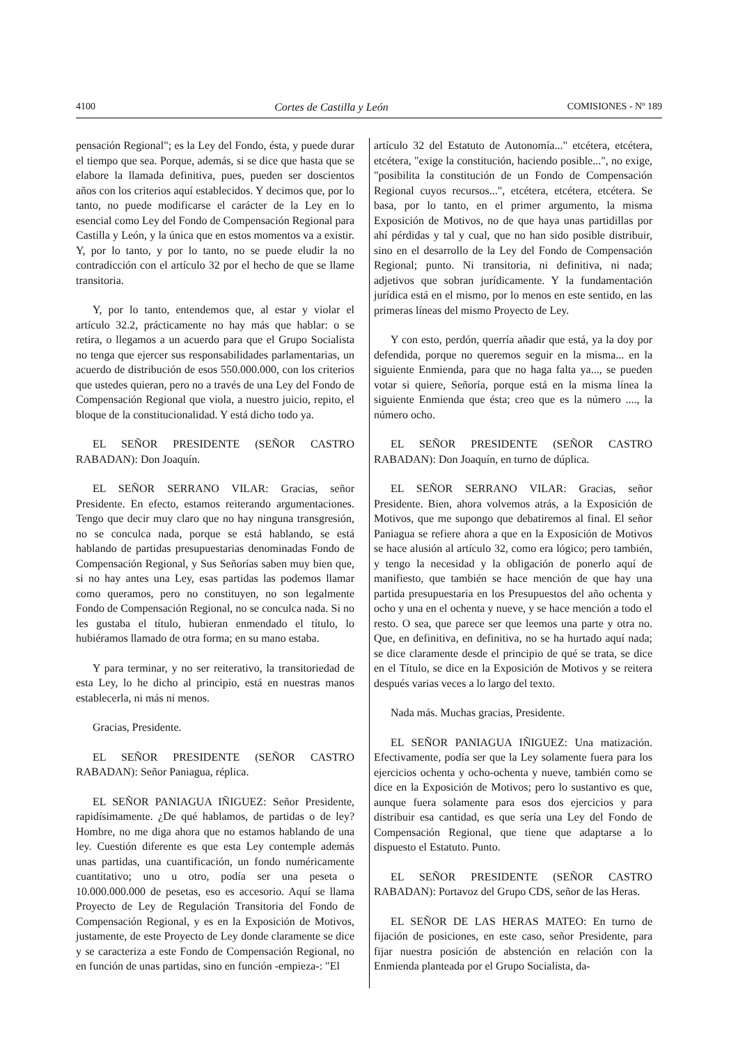4100 Cortes de Castilla y León COMISIONES - Nº 189
pensación Regional"; es la Ley del Fondo, ésta, y puede durar el tiempo que sea. Porque, además, si se dice que hasta que se elabore la llamada definitiva, pues, pueden ser doscientos años con los criterios aquí establecidos. Y decimos que, por lo tanto, no puede modificarse el carácter de la Ley en lo esencial como Ley del Fondo de Compensación Regional para Castilla y León, y la única que en estos momentos va a existir. Y, por lo tanto, y por lo tanto, no se puede eludir la no contradicción con el artículo 32 por el hecho de que se llame transitoria.
Y, por lo tanto, entendemos que, al estar y violar el artículo 32.2, prácticamente no hay más que hablar: o se retira, o llegamos a un acuerdo para que el Grupo Socialista no tenga que ejercer sus responsabilidades parlamentarias, un acuerdo de distribución de esos 550.000.000, con los criterios que ustedes quieran, pero no a través de una Ley del Fondo de Compensación Regional que viola, a nuestro juicio, repito, el bloque de la constitucionalidad. Y está dicho todo ya.
EL SEÑOR PRESIDENTE (SEÑOR CASTRO RABADAN): Don Joaquín.
EL SEÑOR SERRANO VILAR: Gracias, señor Presidente. En efecto, estamos reiterando argumentaciones. Tengo que decir muy claro que no hay ninguna transgresión, no se conculca nada, porque se está hablando, se está hablando de partidas presupuestarias denominadas Fondo de Compensación Regional, y Sus Señorías saben muy bien que, si no hay antes una Ley, esas partidas las podemos llamar como queramos, pero no constituyen, no son legalmente Fondo de Compensación Regional, no se conculca nada. Si no les gustaba el título, hubieran enmendado el título, lo hubiéramos llamado de otra forma; en su mano estaba.
Y para terminar, y no ser reiterativo, la transitoriedad de esta Ley, lo he dicho al principio, está en nuestras manos establecerla, ni más ni menos.
Gracias, Presidente.
EL SEÑOR PRESIDENTE (SEÑOR CASTRO RABADAN): Señor Paniagua, réplica.
EL SEÑOR PANIAGUA IÑIGUEZ: Señor Presidente, rapidísimamente. ¿De qué hablamos, de partidas o de ley? Hombre, no me diga ahora que no estamos hablando de una ley. Cuestión diferente es que esta Ley contemple además unas partidas, una cuantificación, un fondo numéricamente cuantitativo; uno u otro, podía ser una peseta o 10.000.000.000 de pesetas, eso es accesorio. Aquí se llama Proyecto de Ley de Regulación Transitoria del Fondo de Compensación Regional, y es en la Exposición de Motivos, justamente, de este Proyecto de Ley donde claramente se dice y se caracteriza a este Fondo de Compensación Regional, no en función de unas partidas, sino en función -empieza-: "El
artículo 32 del Estatuto de Autonomía..." etcétera, etcétera, etcétera, "exige la constitución, haciendo posible...", no exige, "posibilita la constitución de un Fondo de Compensación Regional cuyos recursos...", etcétera, etcétera, etcétera. Se basa, por lo tanto, en el primer argumento, la misma Exposición de Motivos, no de que haya unas partidillas por ahí pérdidas y tal y cual, que no han sido posible distribuir, sino en el desarrollo de la Ley del Fondo de Compensación Regional; punto. Ni transitoria, ni definitiva, ni nada; adjetivos que sobran jurídicamente. Y la fundamentación jurídica está en el mismo, por lo menos en este sentido, en las primeras líneas del mismo Proyecto de Ley.
Y con esto, perdón, querría añadir que está, ya la doy por defendida, porque no queremos seguir en la misma... en la siguiente Enmienda, para que no haga falta ya..., se pueden votar si quiere, Señoría, porque está en la misma línea la siguiente Enmienda que ésta; creo que es la número ...., la número ocho.
EL SEÑOR PRESIDENTE (SEÑOR CASTRO RABADAN): Don Joaquín, en turno de dúplica.
EL SEÑOR SERRANO VILAR: Gracias, señor Presidente. Bien, ahora volvemos atrás, a la Exposición de Motivos, que me supongo que debatiremos al final. El señor Paniagua se refiere ahora a que en la Exposición de Motivos se hace alusión al artículo 32, como era lógico; pero también, y tengo la necesidad y la obligación de ponerlo aquí de manifiesto, que también se hace mención de que hay una partida presupuestaria en los Presupuestos del año ochenta y ocho y una en el ochenta y nueve, y se hace mención a todo el resto. O sea, que parece ser que leemos una parte y otra no. Que, en definitiva, en definitiva, no se ha hurtado aquí nada; se dice claramente desde el principio de qué se trata, se dice en el Título, se dice en la Exposición de Motivos y se reitera después varias veces a lo largo del texto.
Nada más. Muchas gracias, Presidente.
EL SEÑOR PANIAGUA IÑIGUEZ: Una matización. Efectivamente, podía ser que la Ley solamente fuera para los ejercicios ochenta y ocho-ochenta y nueve, también como se dice en la Exposición de Motivos; pero lo sustantivo es que, aunque fuera solamente para esos dos ejercicios y para distribuir esa cantidad, es que sería una Ley del Fondo de Compensación Regional, que tiene que adaptarse a lo dispuesto el Estatuto. Punto.
EL SEÑOR PRESIDENTE (SEÑOR CASTRO RABADAN): Portavoz del Grupo CDS, señor de las Heras.
EL SEÑOR DE LAS HERAS MATEO: En turno de fijación de posiciones, en este caso, señor Presidente, para fijar nuestra posición de abstención en relación con la Enmienda planteada por el Grupo Socialista, da-